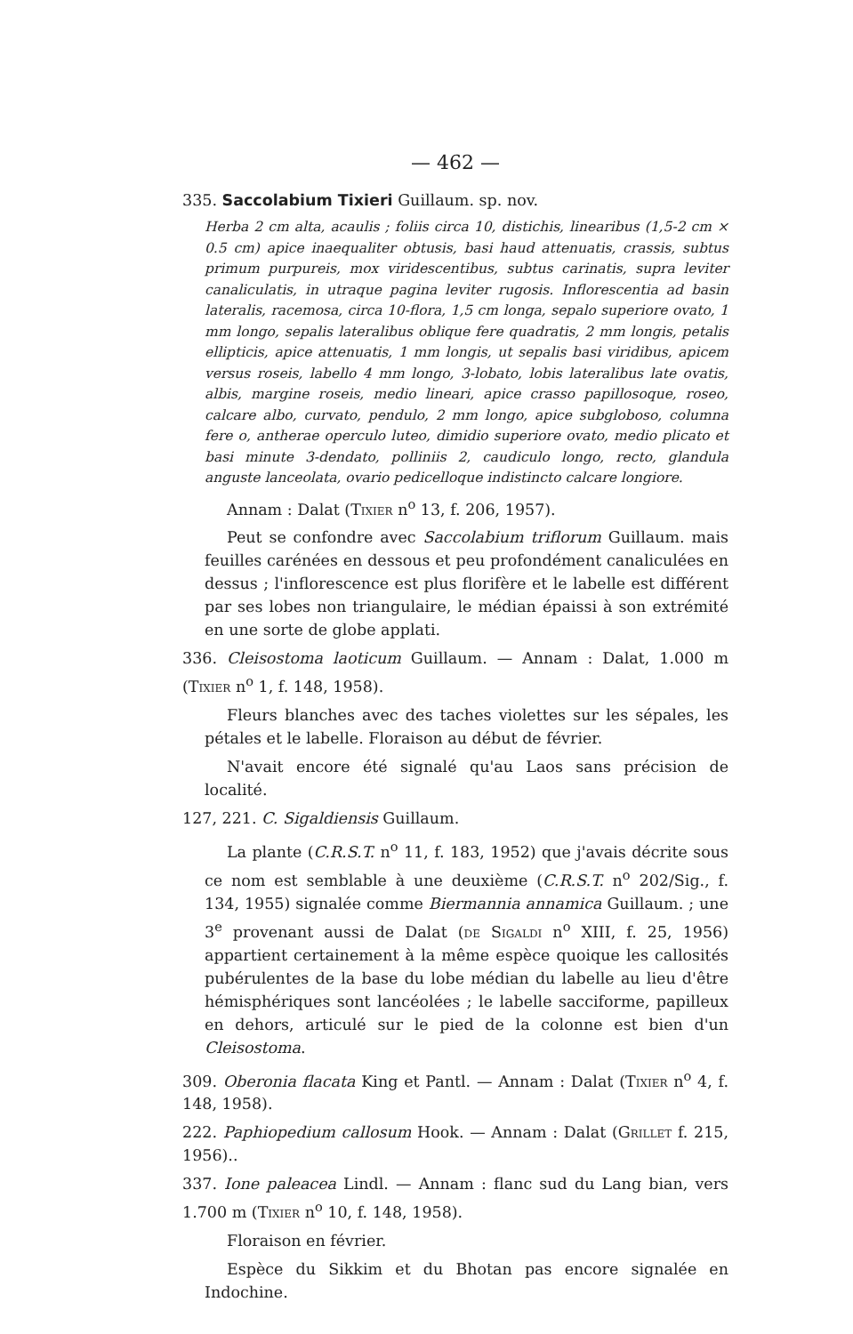— 462 —
335. Saccolabium Tixieri Guillaum. sp. nov.
Herba 2 cm alta, acaulis ; foliis circa 10, distichis, linearibus (1,5-2 cm × 0.5 cm) apice inaequaliter obtusis, basi haud attenuatis, crassis, subtus primum purpureis, mox viridescentibus, subtus carinatis, supra leviter canaliculatis, in utraque pagina leviter rugosis. Inflorescentia ad basin lateralis, racemosa, circa 10-flora, 1,5 cm longa, sepalo superiore ovato, 1 mm longo, sepalis lateralibus oblique fere quadratis, 2 mm longis, petalis ellipticis, apice attenuatis, 1 mm longis, ut sepalis basi viridibus, apicem versus roseis, labello 4 mm longo, 3-lobato, lobis lateralibus late ovatis, albis, margine roseis, medio lineari, apice crasso papillosoque, roseo, calcare albo, curvato, pendulo, 2 mm longo, apice subgloboso, columna fere o, antherae operculo luteo, dimidio superiore ovato, medio plicato et basi minute 3-dendato, polliniis 2, caudiculo longo, recto, glandula anguste lanceolata, ovario pedicelloque indistincto calcare longiore.
Annam : Dalat (Tixier n<sup>o</sup> 13, f. 206, 1957).
Peut se confondre avec Saccolabium triflorum Guillaum. mais feuilles carénées en dessous et peu profondément canaliculées en dessus ; l'inflorescence est plus florifère et le labelle est différent par ses lobes non triangulaire, le médian épaissi à son extrémité en une sorte de globe applati.
336. Cleisostoma laoticum Guillaum. — Annam : Dalat, 1.000 m (Tixier n<sup>o</sup> 1, f. 148, 1958).
Fleurs blanches avec des taches violettes sur les sépales, les pétales et le labelle. Floraison au début de février.
N'avait encore été signalé qu'au Laos sans précision de localité.
127, 221. C. Sigaldiensis Guillaum.
La plante (C.R.S.T. n<sup>o</sup> 11, f. 183, 1952) que j'avais décrite sous ce nom est semblable à une deuxième (C.R.S.T. n<sup>o</sup> 202/Sig., f. 134, 1955) signalée comme Biermannia annamica Guillaum. ; une 3<sup>e</sup> provenant aussi de Dalat (de Sigaldi n<sup>o</sup> XIII, f. 25, 1956) appartient certainement à la même espèce quoique les callosités pubérulentes de la base du lobe médian du labelle au lieu d'être hémisphériques sont lancéolées ; le labelle sacciforme, papilleux en dehors, articulé sur le pied de la colonne est bien d'un Cleisostoma.
309. Oberonia flacata King et Pantl. — Annam : Dalat (Tixier n<sup>o</sup> 4, f. 148, 1958).
222. Paphiopedium callosum Hook. — Annam : Dalat (Grillet f. 215, 1956)..
337. Ione paleacea Lindl. — Annam : flanc sud du Lang bian, vers 1.700 m (Tixier n<sup>o</sup> 10, f. 148, 1958).
Floraison en février.
Espèce du Sikkim et du Bhotan pas encore signalée en Indochine.